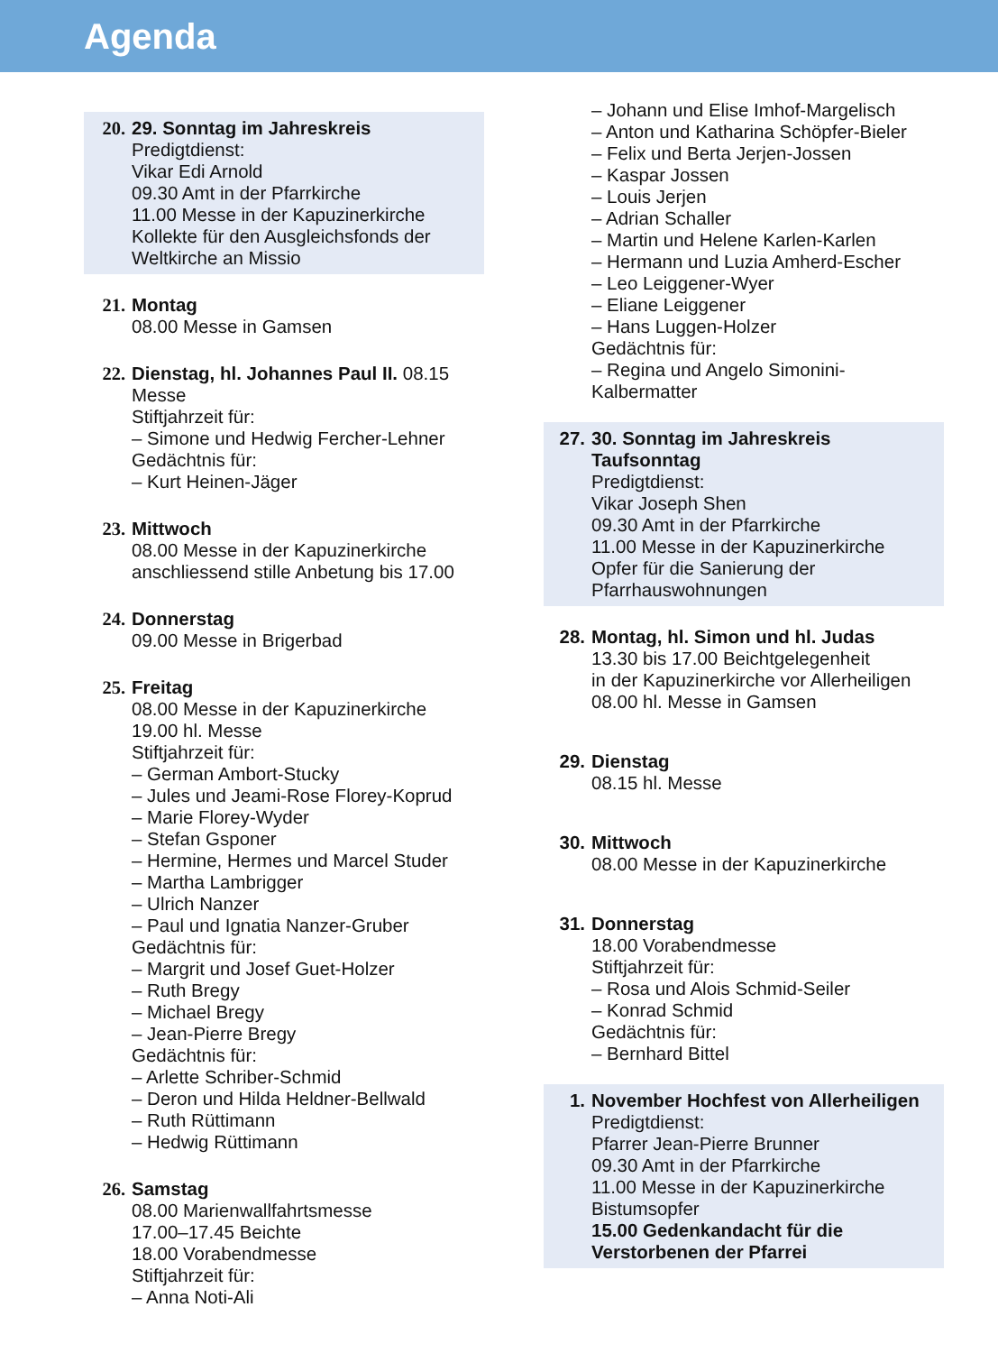Agenda
20. 29. Sonntag im Jahreskreis
Predigtdienst:
Vikar Edi Arnold
09.30 Amt in der Pfarrkirche
11.00 Messe in der Kapuzinerkirche
Kollekte für den Ausgleichsfonds der Weltkirche an Missio
21. Montag
08.00 Messe in Gamsen
22. Dienstag, hl. Johannes Paul II. 08.15 Messe
Stiftjahrzeit für:
– Simone und Hedwig Fercher-Lehner
Gedächtnis für:
– Kurt Heinen-Jäger
23. Mittwoch
08.00 Messe in der Kapuzinerkirche
anschliessend stille Anbetung bis 17.00
24. Donnerstag
09.00 Messe in Brigerbad
25. Freitag
08.00 Messe in der Kapuzinerkirche
19.00 hl. Messe
Stiftjahrzeit für:
– German Ambort-Stucky
– Jules und Jeami-Rose Florey-Koprud
– Marie Florey-Wyder
– Stefan Gsponer
– Hermine, Hermes und Marcel Studer
– Martha Lambrigger
– Ulrich Nanzer
– Paul und Ignatia Nanzer-Gruber
Gedächtnis für:
– Margrit und Josef Guet-Holzer
– Ruth Bregy
– Michael Bregy
– Jean-Pierre Bregy
Gedächtnis für:
– Arlette Schriber-Schmid
– Deron und Hilda Heldner-Bellwald
– Ruth Rüttimann
– Hedwig Rüttimann
26. Samstag
08.00 Marienwallfahrtsmesse
17.00–17.45 Beichte
18.00 Vorabendmesse
Stiftjahrzeit für:
– Anna Noti-Ali
– Johann und Elise Imhof-Margelisch
– Anton und Katharina Schöpfer-Bieler
– Felix und Berta Jerjen-Jossen
– Kaspar Jossen
– Louis Jerjen
– Adrian Schaller
– Martin und Helene Karlen-Karlen
– Hermann und Luzia Amherd-Escher
– Leo Leiggener-Wyer
– Eliane Leiggener
– Hans Luggen-Holzer
Gedächtnis für:
– Regina und Angelo Simonini-Kalbermatter
27. 30. Sonntag im Jahreskreis
Taufsonntag
Predigtdienst:
Vikar Joseph Shen
09.30 Amt in der Pfarrkirche
11.00 Messe in der Kapuzinerkirche
Opfer für die Sanierung der Pfarrhauswohnungen
28. Montag, hl. Simon und hl. Judas
13.30 bis 17.00 Beichtgelegenheit
in der Kapuzinerkirche vor Allerheiligen
08.00 hl. Messe in Gamsen
29. Dienstag
08.15 hl. Messe
30. Mittwoch
08.00 Messe in der Kapuzinerkirche
31. Donnerstag
18.00 Vorabendmesse
Stiftjahrzeit für:
– Rosa und Alois Schmid-Seiler
– Konrad Schmid
Gedächtnis für:
– Bernhard Bittel
1. November Hochfest von Allerheiligen
Predigtdienst:
Pfarrer Jean-Pierre Brunner
09.30 Amt in der Pfarrkirche
11.00 Messe in der Kapuzinerkirche
Bistumsopfer
15.00 Gedenkandacht für die Verstorbenen der Pfarrei